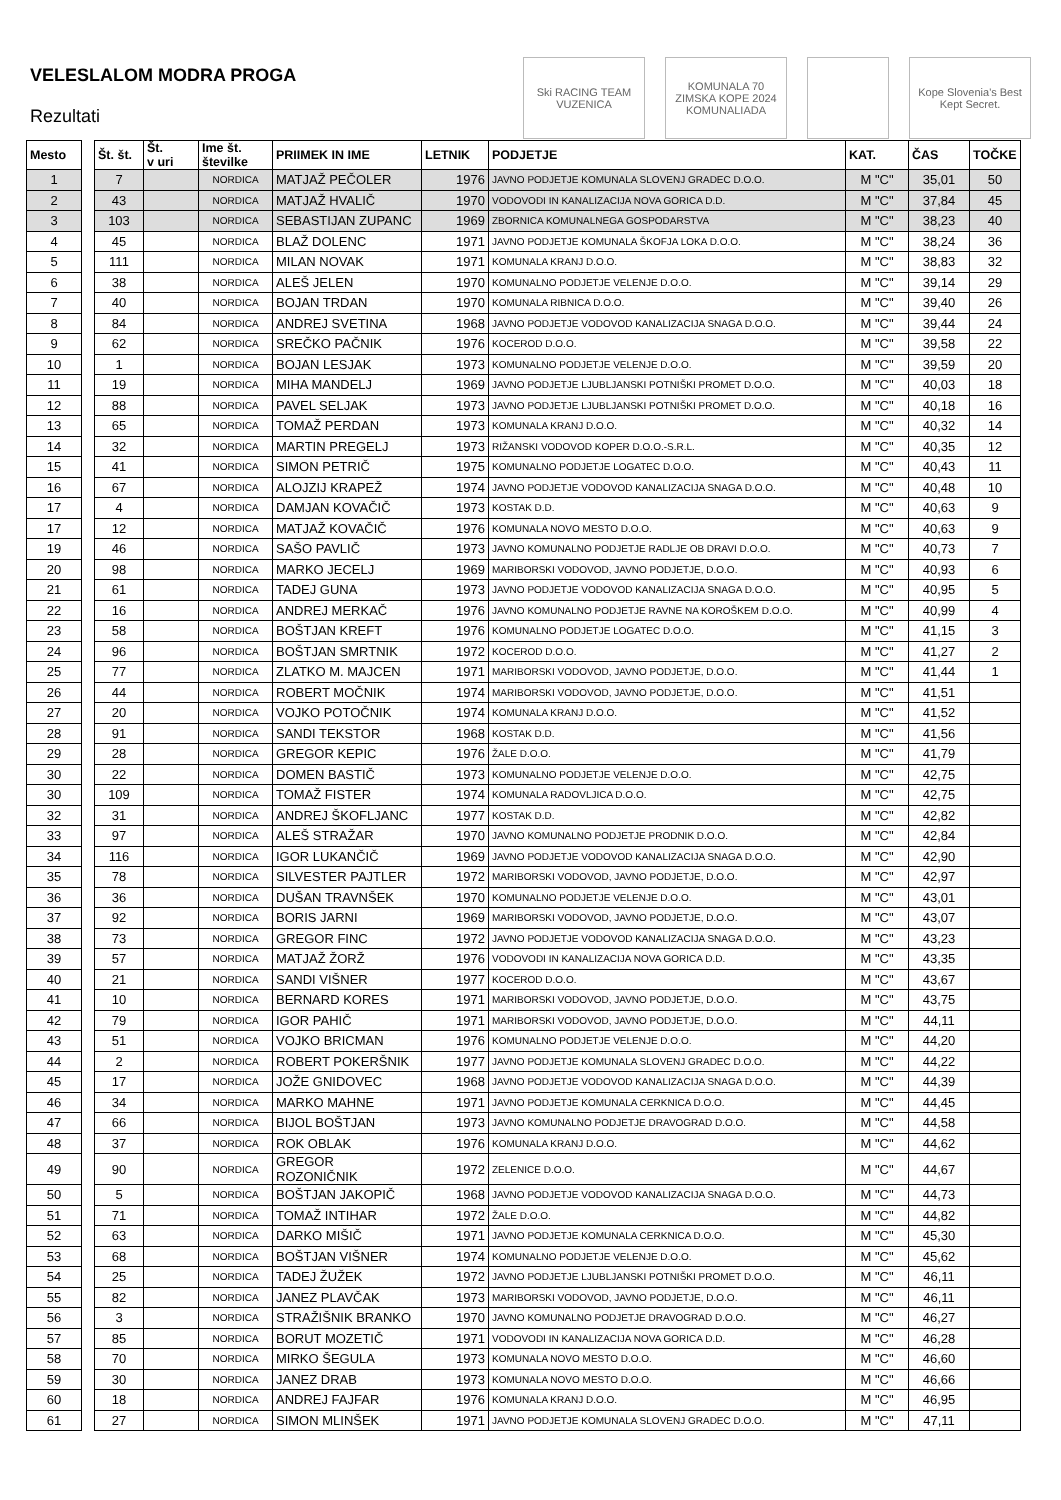VELESLALOM MODRA PROGA
Rezultati
Ski RACING TEAM VUZENICA
KOMUNALA 70 ZIMSKA KOPE 2024 KOMUNALIADA
Kope Slovenia's Best Kept Secret.
| Mesto | | Št. št. | Št. v uri | Ime št. številke | PRIIMEK IN IME | LETNIK | PODJETJE | KAT. | ČAS | TOČKE |
| --- | --- | --- | --- | --- | --- | --- | --- | --- | --- | --- |
| 1 | | 7 | | NORDICA | MATJAŽ PEČOLER | 1976 | JAVNO PODJETJE KOMUNALA SLOVENJ GRADEC D.O.O. | M "C" | 35,01 | 50 |
| 2 | | 43 | | NORDICA | MATJAŽ HVALIČ | 1970 | VODOVODI IN KANALIZACIJA NOVA GORICA D.D. | M "C" | 37,84 | 45 |
| 3 | | 103 | | NORDICA | SEBASTIJAN ZUPANC | 1969 | ZBORNICA KOMUNALNEGA GOSPODARSTVA | M "C" | 38,23 | 40 |
| 4 | | 45 | | NORDICA | BLAŽ DOLENC | 1971 | JAVNO PODJETJE KOMUNALA ŠKOFJA LOKA D.O.O. | M "C" | 38,24 | 36 |
| 5 | | 111 | | NORDICA | MILAN NOVAK | 1971 | KOMUNALA KRANJ D.O.O. | M "C" | 38,83 | 32 |
| 6 | | 38 | | NORDICA | ALEŠ JELEN | 1970 | KOMUNALNO PODJETJE VELENJE D.O.O. | M "C" | 39,14 | 29 |
| 7 | | 40 | | NORDICA | BOJAN TRDAN | 1970 | KOMUNALA RIBNICA D.O.O. | M "C" | 39,40 | 26 |
| 8 | | 84 | | NORDICA | ANDREJ SVETINA | 1968 | JAVNO PODJETJE VODOVOD KANALIZACIJA SNAGA D.O.O. | M "C" | 39,44 | 24 |
| 9 | | 62 | | NORDICA | SREČKO PAČNIK | 1976 | KOCEROD D.O.O. | M "C" | 39,58 | 22 |
| 10 | | 1 | | NORDICA | BOJAN LESJAK | 1973 | KOMUNALNO PODJETJE VELENJE D.O.O. | M "C" | 39,59 | 20 |
| 11 | | 19 | | NORDICA | MIHA MANDELJ | 1969 | JAVNO PODJETJE LJUBLJANSKI POTNIŠKI PROMET D.O.O. | M "C" | 40,03 | 18 |
| 12 | | 88 | | NORDICA | PAVEL SELJAK | 1973 | JAVNO PODJETJE LJUBLJANSKI POTNIŠKI PROMET D.O.O. | M "C" | 40,18 | 16 |
| 13 | | 65 | | NORDICA | TOMAŽ PERDAN | 1973 | KOMUNALA KRANJ D.O.O. | M "C" | 40,32 | 14 |
| 14 | | 32 | | NORDICA | MARTIN PREGELJ | 1973 | RIŽANSKI VODOVOD KOPER D.O.O.-S.R.L. | M "C" | 40,35 | 12 |
| 15 | | 41 | | NORDICA | SIMON PETRIČ | 1975 | KOMUNALNO PODJETJE LOGATEC D.O.O. | M "C" | 40,43 | 11 |
| 16 | | 67 | | NORDICA | ALOJZIJ KRAPEŽ | 1974 | JAVNO PODJETJE VODOVOD KANALIZACIJA SNAGA D.O.O. | M "C" | 40,48 | 10 |
| 17 | | 4 | | NORDICA | DAMJAN KOVAČIČ | 1973 | KOSTAK D.D. | M "C" | 40,63 | 9 |
| 17 | | 12 | | NORDICA | MATJAŽ KOVAČIČ | 1976 | KOMUNALA NOVO MESTO D.O.O. | M "C" | 40,63 | 9 |
| 19 | | 46 | | NORDICA | SAŠO PAVLIČ | 1973 | JAVNO KOMUNALNO PODJETJE RADLJE OB DRAVI D.O.O. | M "C" | 40,73 | 7 |
| 20 | | 98 | | NORDICA | MARKO JECELJ | 1969 | MARIBORSKI VODOVOD, JAVNO PODJETJE, D.O.O. | M "C" | 40,93 | 6 |
| 21 | | 61 | | NORDICA | TADEJ GUNA | 1973 | JAVNO PODJETJE VODOVOD KANALIZACIJA SNAGA D.O.O. | M "C" | 40,95 | 5 |
| 22 | | 16 | | NORDICA | ANDREJ MERKAČ | 1976 | JAVNO KOMUNALNO PODJETJE RAVNE NA KOROŠKEM D.O.O. | M "C" | 40,99 | 4 |
| 23 | | 58 | | NORDICA | BOŠTJAN KREFT | 1976 | KOMUNALNO PODJETJE LOGATEC D.O.O. | M "C" | 41,15 | 3 |
| 24 | | 96 | | NORDICA | BOŠTJAN SMRTNIK | 1972 | KOCEROD D.O.O. | M "C" | 41,27 | 2 |
| 25 | | 77 | | NORDICA | ZLATKO M. MAJCEN | 1971 | MARIBORSKI VODOVOD, JAVNO PODJETJE, D.O.O. | M "C" | 41,44 | 1 |
| 26 | | 44 | | NORDICA | ROBERT MOČNIK | 1974 | MARIBORSKI VODOVOD, JAVNO PODJETJE, D.O.O. | M "C" | 41,51 | |
| 27 | | 20 | | NORDICA | VOJKO POTOČNIK | 1974 | KOMUNALA KRANJ D.O.O. | M "C" | 41,52 | |
| 28 | | 91 | | NORDICA | SANDI TEKSTOR | 1968 | KOSTAK D.D. | M "C" | 41,56 | |
| 29 | | 28 | | NORDICA | GREGOR KEPIC | 1976 | ŽALE D.O.O. | M "C" | 41,79 | |
| 30 | | 22 | | NORDICA | DOMEN BASTIČ | 1973 | KOMUNALNO PODJETJE VELENJE D.O.O. | M "C" | 42,75 | |
| 30 | | 109 | | NORDICA | TOMAŽ FISTER | 1974 | KOMUNALA RADOVLJICA D.O.O. | M "C" | 42,75 | |
| 32 | | 31 | | NORDICA | ANDREJ ŠKOFLJANC | 1977 | KOSTAK D.D. | M "C" | 42,82 | |
| 33 | | 97 | | NORDICA | ALEŠ STRAŽAR | 1970 | JAVNO KOMUNALNO PODJETJE PRODNIK D.O.O. | M "C" | 42,84 | |
| 34 | | 116 | | NORDICA | IGOR LUKANČIČ | 1969 | JAVNO PODJETJE VODOVOD KANALIZACIJA SNAGA D.O.O. | M "C" | 42,90 | |
| 35 | | 78 | | NORDICA | SILVESTER PAJTLER | 1972 | MARIBORSKI VODOVOD, JAVNO PODJETJE, D.O.O. | M "C" | 42,97 | |
| 36 | | 36 | | NORDICA | DUŠAN TRAVNŠEK | 1970 | KOMUNALNO PODJETJE VELENJE D.O.O. | M "C" | 43,01 | |
| 37 | | 92 | | NORDICA | BORIS JARNI | 1969 | MARIBORSKI VODOVOD, JAVNO PODJETJE, D.O.O. | M "C" | 43,07 | |
| 38 | | 73 | | NORDICA | GREGOR FINC | 1972 | JAVNO PODJETJE VODOVOD KANALIZACIJA SNAGA D.O.O. | M "C" | 43,23 | |
| 39 | | 57 | | NORDICA | MATJAŽ ŽORŽ | 1976 | VODOVODI IN KANALIZACIJA NOVA GORICA D.D. | M "C" | 43,35 | |
| 40 | | 21 | | NORDICA | SANDI VIŠNER | 1977 | KOCEROD D.O.O. | M "C" | 43,67 | |
| 41 | | 10 | | NORDICA | BERNARD KORES | 1971 | MARIBORSKI VODOVOD, JAVNO PODJETJE, D.O.O. | M "C" | 43,75 | |
| 42 | | 79 | | NORDICA | IGOR PAHIČ | 1971 | MARIBORSKI VODOVOD, JAVNO PODJETJE, D.O.O. | M "C" | 44,11 | |
| 43 | | 51 | | NORDICA | VOJKO BRICMAN | 1976 | KOMUNALNO PODJETJE VELENJE D.O.O. | M "C" | 44,20 | |
| 44 | | 2 | | NORDICA | ROBERT POKERŠNIK | 1977 | JAVNO PODJETJE KOMUNALA SLOVENJ GRADEC D.O.O. | M "C" | 44,22 | |
| 45 | | 17 | | NORDICA | JOŽE GNIDOVEC | 1968 | JAVNO PODJETJE VODOVOD KANALIZACIJA SNAGA D.O.O. | M "C" | 44,39 | |
| 46 | | 34 | | NORDICA | MARKO MAHNE | 1971 | JAVNO PODJETJE KOMUNALA CERKNICA D.O.O. | M "C" | 44,45 | |
| 47 | | 66 | | NORDICA | BIJOL BOŠTJAN | 1973 | JAVNO KOMUNALNO PODJETJE DRAVOGRAD D.O.O. | M "C" | 44,58 | |
| 48 | | 37 | | NORDICA | ROK OBLAK | 1976 | KOMUNALA KRANJ D.O.O. | M "C" | 44,62 | |
| 49 | | 90 | | NORDICA | GREGOR ROZONIČNIK | 1972 | ZELENICE D.O.O. | M "C" | 44,67 | |
| 50 | | 5 | | NORDICA | BOŠTJAN JAKOPIČ | 1968 | JAVNO PODJETJE VODOVOD KANALIZACIJA SNAGA D.O.O. | M "C" | 44,73 | |
| 51 | | 71 | | NORDICA | TOMAŽ INTIHAR | 1972 | ŽALE D.O.O. | M "C" | 44,82 | |
| 52 | | 63 | | NORDICA | DARKO MIŠIČ | 1971 | JAVNO PODJETJE KOMUNALA CERKNICA D.O.O. | M "C" | 45,30 | |
| 53 | | 68 | | NORDICA | BOŠTJAN VIŠNER | 1974 | KOMUNALNO PODJETJE VELENJE D.O.O. | M "C" | 45,62 | |
| 54 | | 25 | | NORDICA | TADEJ ŽUŽEK | 1972 | JAVNO PODJETJE LJUBLJANSKI POTNIŠKI PROMET D.O.O. | M "C" | 46,11 | |
| 55 | | 82 | | NORDICA | JANEZ PLAVČAK | 1973 | MARIBORSKI VODOVOD, JAVNO PODJETJE, D.O.O. | M "C" | 46,11 | |
| 56 | | 3 | | NORDICA | STRAŽIŠNIK BRANKO | 1970 | JAVNO KOMUNALNO PODJETJE DRAVOGRAD D.O.O. | M "C" | 46,27 | |
| 57 | | 85 | | NORDICA | BORUT MOZETIČ | 1971 | VODOVODI IN KANALIZACIJA NOVA GORICA D.D. | M "C" | 46,28 | |
| 58 | | 70 | | NORDICA | MIRKO ŠEGULA | 1973 | KOMUNALA NOVO MESTO D.O.O. | M "C" | 46,60 | |
| 59 | | 30 | | NORDICA | JANEZ DRAB | 1973 | KOMUNALA NOVO MESTO D.O.O. | M "C" | 46,66 | |
| 60 | | 18 | | NORDICA | ANDREJ FAJFAR | 1976 | KOMUNALA KRANJ D.O.O. | M "C" | 46,95 | |
| 61 | | 27 | | NORDICA | SIMON MLINŠEK | 1971 | JAVNO PODJETJE KOMUNALA SLOVENJ GRADEC D.O.O. | M "C" | 47,11 | |